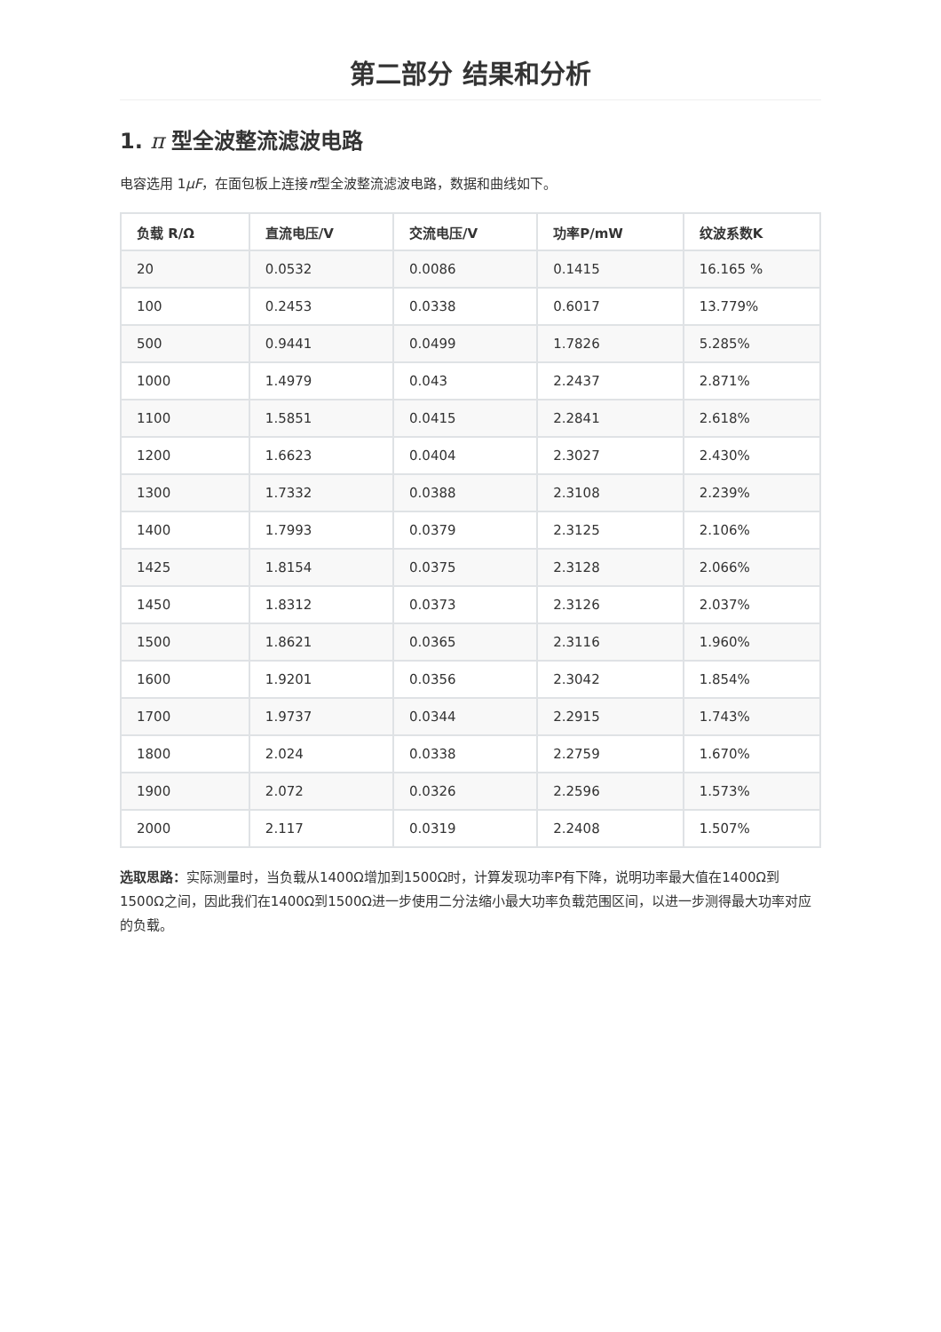第二部分 结果和分析
1. π 型全波整流滤波电路
电容选用 1μF，在面包板上连接π型全波整流滤波电路，数据和曲线如下。
| 负载 R/Ω | 直流电压/V | 交流电压/V | 功率P/mW | 纹波系数K |
| --- | --- | --- | --- | --- |
| 20 | 0.0532 | 0.0086 | 0.1415 | 16.165 % |
| 100 | 0.2453 | 0.0338 | 0.6017 | 13.779% |
| 500 | 0.9441 | 0.0499 | 1.7826 | 5.285% |
| 1000 | 1.4979 | 0.043 | 2.2437 | 2.871% |
| 1100 | 1.5851 | 0.0415 | 2.2841 | 2.618% |
| 1200 | 1.6623 | 0.0404 | 2.3027 | 2.430% |
| 1300 | 1.7332 | 0.0388 | 2.3108 | 2.239% |
| 1400 | 1.7993 | 0.0379 | 2.3125 | 2.106% |
| 1425 | 1.8154 | 0.0375 | 2.3128 | 2.066% |
| 1450 | 1.8312 | 0.0373 | 2.3126 | 2.037% |
| 1500 | 1.8621 | 0.0365 | 2.3116 | 1.960% |
| 1600 | 1.9201 | 0.0356 | 2.3042 | 1.854% |
| 1700 | 1.9737 | 0.0344 | 2.2915 | 1.743% |
| 1800 | 2.024 | 0.0338 | 2.2759 | 1.670% |
| 1900 | 2.072 | 0.0326 | 2.2596 | 1.573% |
| 2000 | 2.117 | 0.0319 | 2.2408 | 1.507% |
选取思路：实际测量时，当负载从1400Ω增加到1500Ω时，计算发现功率P有下降，说明功率最大值在1400Ω到1500Ω之间，因此我们在1400Ω到1500Ω进一步使用二分法缩小最大功率负载范围区间，以进一步测得最大功率对应的负载。